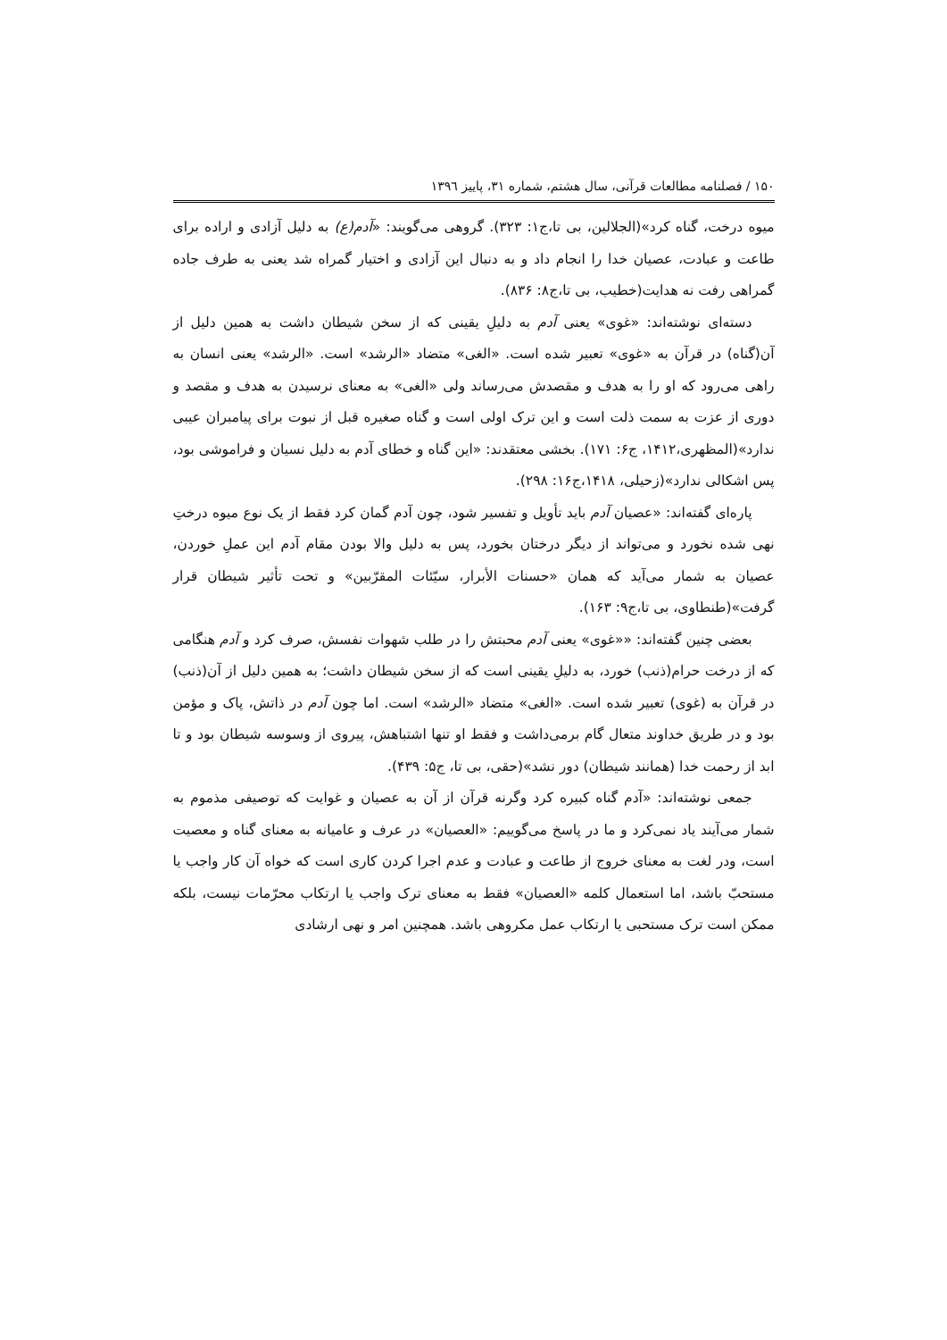۱۵۰ / فصلنامه مطالعات قرآنی، سال هشتم، شماره ۳۱، پاییز ۱۳۹٦
میوه درخت، گناه کرد»(الجلالین، بی تا،ج۱: ۳۲۳). گروهی می‌گویند: «آدم(ع) به دلیل آزادی و اراده برای طاعت و عبادت، عصیان خدا را انجام داد و به دنبال این آزادی و اختیار گمراه شد یعنی به طرف جاده گمراهی رفت نه هدایت(خطیب، بی تا،ج۸: ۸۳۶).
دسته‌ای نوشته‌اند: «غوی» یعنی آدم به دلیلِ یقینی که از سخن شیطان داشت به همین دلیل از آن(گناه) در قرآن به «غوی» تعبیر شده است. «الغی» متضاد «الرشد» است. «الرشد» یعنی انسان به راهی می‌رود که او را به هدف و مقصدش می‌رساند ولی «الغی» به معنای نرسیدن به هدف و مقصد و دوری از عزت به سمت ذلت است و این ترک اولی است و گناه صغیره قبل از نبوت برای پیامبران عیبی ندارد»(المظهری،۱۴۱۲، ج۶: ۱۷۱). بخشی معتقدند: «این گناه و خطای آدم به دلیل نسیان و فراموشی بود، پس اشکالی ندارد»(زحیلی، ۱۴۱۸،ج۱۶: ۲۹۸).
پاره‌ای گفته‌اند: «عصیان آدم باید تأویل و تفسیر شود، چون آدم گمان کرد فقط از یک نوع میوه درختِ نهی شده نخورد و می‌تواند از دیگر درختان بخورد، پس به دلیل والا بودن مقام آدم این عملِ خوردن، عصیان به شمار می‌آید که همان «حسنات الأبرار، سیّئات المقرّبین» و تحت تأثیر شیطان قرار گرفت»(طنطاوی، بی تا،ج۹: ۱۶۳).
بعضی چنین گفته‌اند: ««غوی» یعنی آدم محبتش را در طلب شهوات نفسش، صرف کرد و آدم هنگامی که از درخت حرام(ذنب) خورد، به دلیلِ یقینی است که از سخن شیطان داشت؛ به همین دلیل از آن(ذنب) در قرآن به (غوی) تعبیر شده است. «الغی» متضاد «الرشد» است. اما چون آدم در ذاتش، پاک و مؤمن بود و در طریق خداوند متعال گام برمی‌داشت و فقط او تنها اشتباهش، پیروی از وسوسه شیطان بود و تا ابد از رحمت خدا (همانند شیطان) دور نشد»(حقی، بی تا، ج۵: ۴۳۹).
جمعی نوشته‌اند: «آدم گناه کبیره کرد وگرنه قرآن از آن به عصیان و غوایت که توصیفی مذموم به شمار می‌آیند یاد نمی‌کرد و ما در پاسخ می‌گوییم: «العصیان» در عرف و عامیانه به معنای گناه و معصیت است، ودر لغت به معنای خروج از طاعت و عبادت و عدم اجرا کردن کاری است که خواه آن کار واجب یا مستحبّ باشد، اما استعمال کلمه «العصیان» فقط به معنای ترک واجب یا ارتکاب محرّمات نیست، بلکه ممکن است ترک مستحبی یا ارتکاب عمل مکروهی باشد. همچنین امر و نهی ارشادی